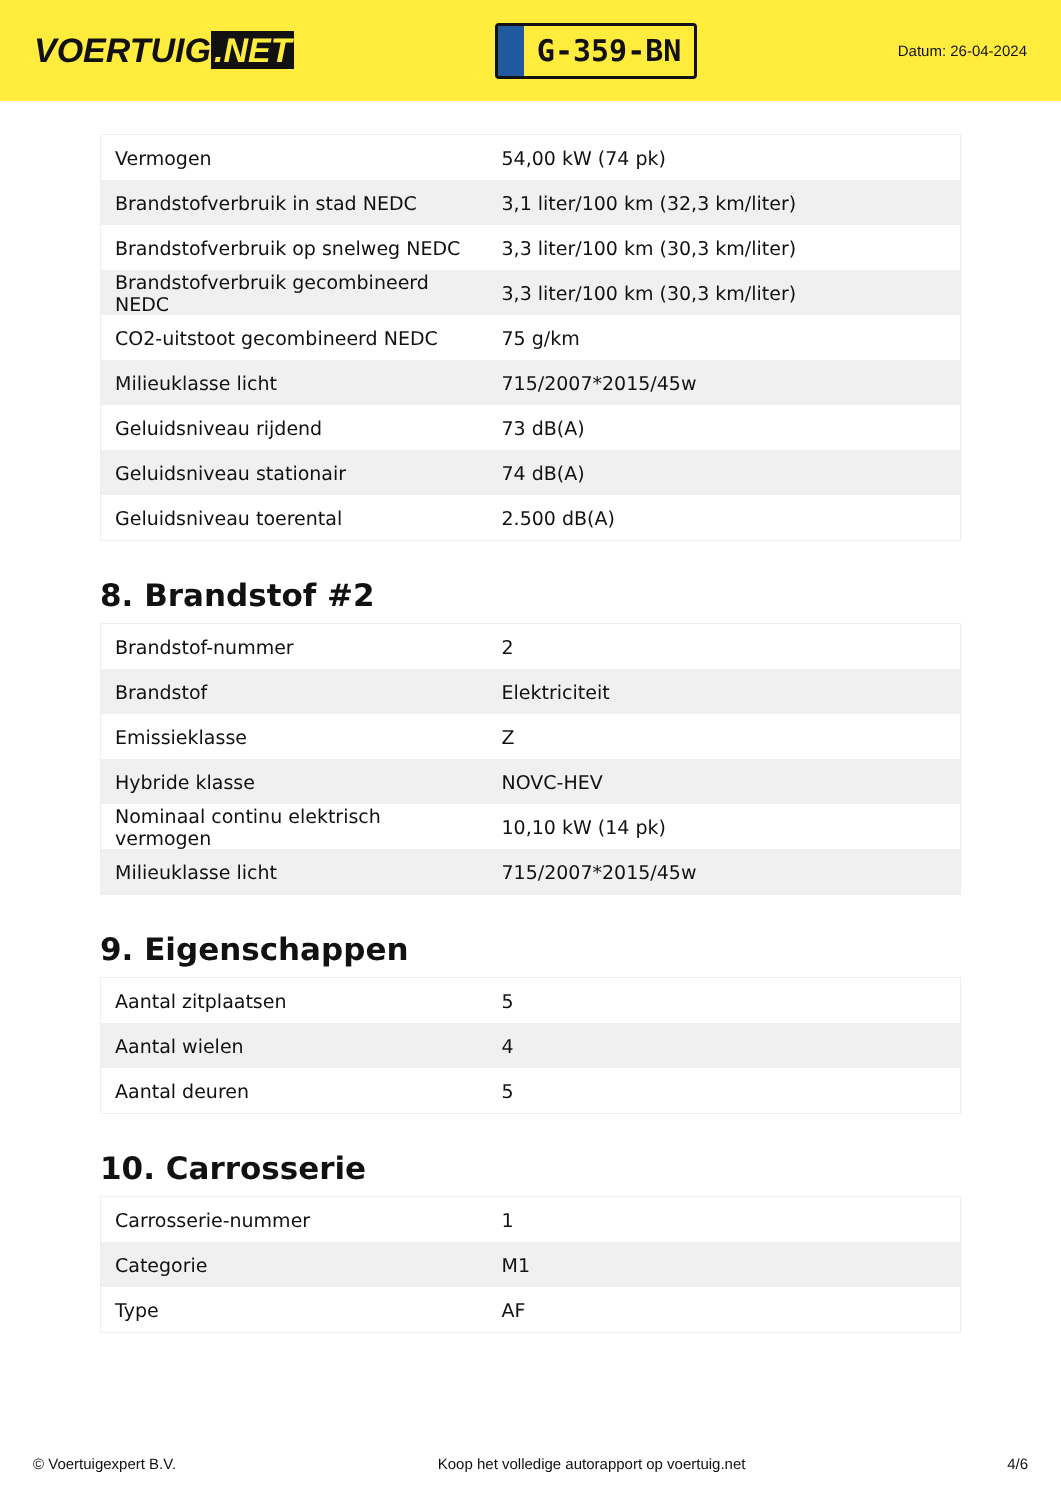VOERTUIG.NET
G-359-BN
Datum: 26-04-2024
| Vermogen | 54,00 kW (74 pk) |
| Brandstofverbruik in stad NEDC | 3,1 liter/100 km (32,3 km/liter) |
| Brandstofverbruik op snelweg NEDC | 3,3 liter/100 km (30,3 km/liter) |
| Brandstofverbruik gecombineerd NEDC | 3,3 liter/100 km (30,3 km/liter) |
| CO2-uitstoot gecombineerd NEDC | 75 g/km |
| Milieuklasse licht | 715/2007*2015/45w |
| Geluidsniveau rijdend | 73 dB(A) |
| Geluidsniveau stationair | 74 dB(A) |
| Geluidsniveau toerental | 2.500 dB(A) |
8. Brandstof #2
| Brandstof-nummer | 2 |
| Brandstof | Elektriciteit |
| Emissieklasse | Z |
| Hybride klasse | NOVC-HEV |
| Nominaal continu elektrisch vermogen | 10,10 kW (14 pk) |
| Milieuklasse licht | 715/2007*2015/45w |
9. Eigenschappen
| Aantal zitplaatsen | 5 |
| Aantal wielen | 4 |
| Aantal deuren | 5 |
10. Carrosserie
| Carrosserie-nummer | 1 |
| Categorie | M1 |
| Type | AF |
© Voertuigexpert B.V. Koop het volledige autorapport op voertuig.net 4/6